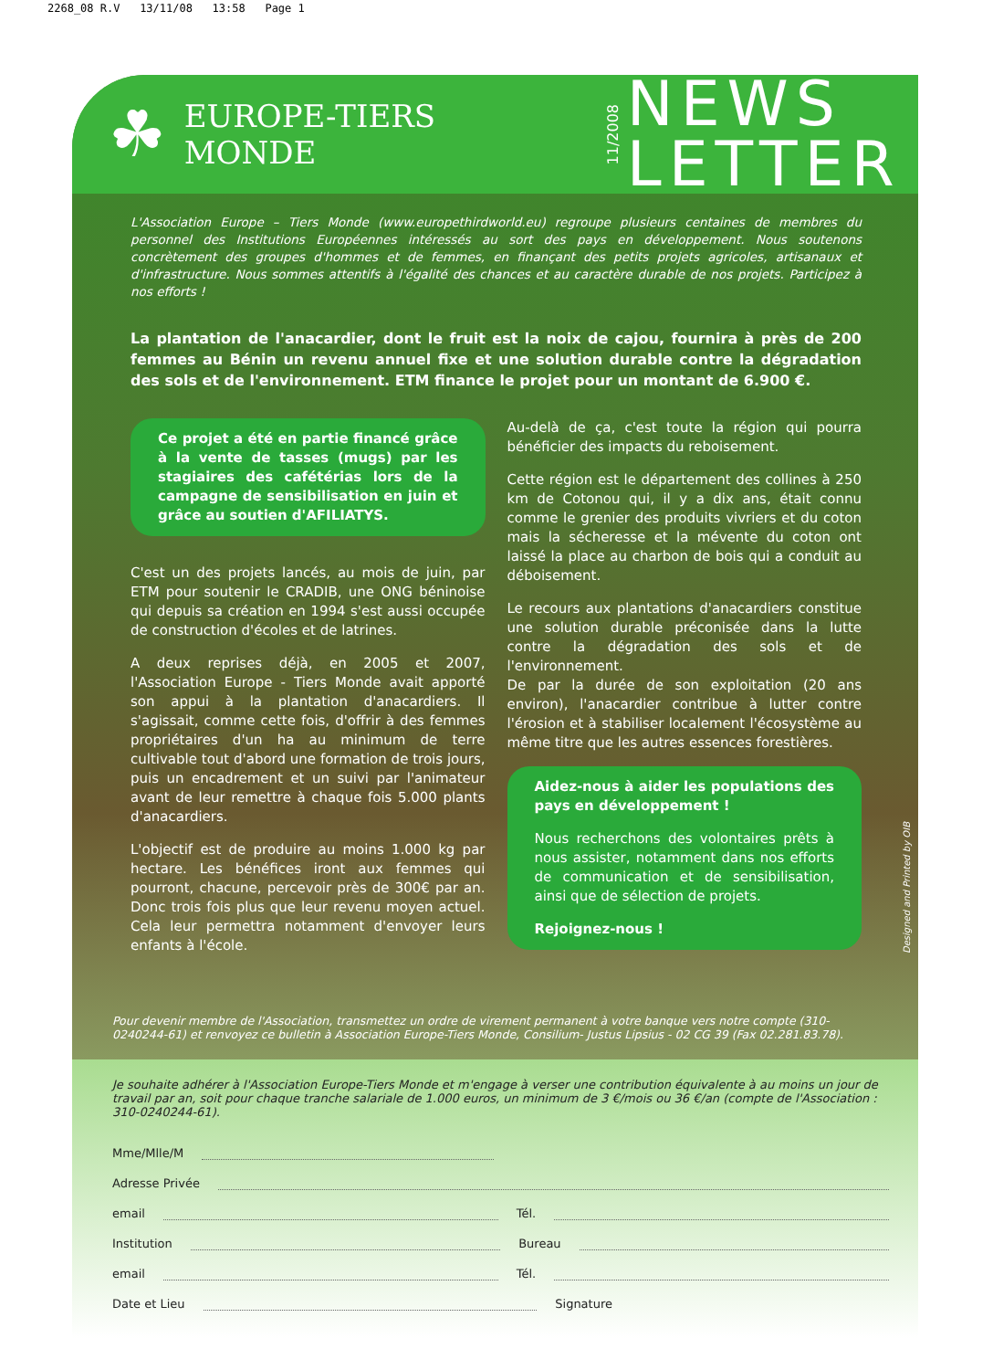2268_08 R.V 13/11/08 13:58 Page 1
☘
EUROPE-TIERS MONDE
11/2008
NEWS
LETTER
L'Association Europe – Tiers Monde (www.europethirdworld.eu) regroupe plusieurs centaines de membres du personnel des Institutions Européennes intéressés au sort des pays en développement. Nous soutenons concrètement des groupes d'hommes et de femmes, en finançant des petits projets agricoles, artisanaux et d'infrastructure. Nous sommes attentifs à l'égalité des chances et au caractère durable de nos projets. Participez à nos efforts !
La plantation de l'anacardier, dont le fruit est la noix de cajou, fournira à près de 200 femmes au Bénin un revenu annuel fixe et une solution durable contre la dégradation des sols et de l'environnement. ETM finance le projet pour un montant de 6.900 €.
Ce projet a été en partie financé grâce à la vente de tasses (mugs) par les stagiaires des cafétérias lors de la campagne de sensibilisation en juin et grâce au soutien d'AFILIATYS.
C'est un des projets lancés, au mois de juin, par ETM pour soutenir le CRADIB, une ONG béninoise qui depuis sa création en 1994 s'est aussi occupée de construction d'écoles et de latrines.
A deux reprises déjà, en 2005 et 2007, l'Association Europe - Tiers Monde avait apporté son appui à la plantation d'anacardiers. Il s'agissait, comme cette fois, d'offrir à des femmes propriétaires d'un ha au minimum de terre cultivable tout d'abord une formation de trois jours, puis un encadrement et un suivi par l'animateur avant de leur remettre à chaque fois 5.000 plants d'anacardiers.
L'objectif est de produire au moins 1.000 kg par hectare. Les bénéfices iront aux femmes qui pourront, chacune, percevoir près de 300€ par an. Donc trois fois plus que leur revenu moyen actuel. Cela leur permettra notamment d'envoyer leurs enfants à l'école.
Au-delà de ça, c'est toute la région qui pourra bénéficier des impacts du reboisement.
Cette région est le département des collines à 250 km de Cotonou qui, il y a dix ans, était connu comme le grenier des produits vivriers et du coton mais la sécheresse et la mévente du coton ont laissé la place au charbon de bois qui a conduit au déboisement.
Le recours aux plantations d'anacardiers constitue une solution durable préconisée dans la lutte contre la dégradation des sols et de l'environnement.
De par la durée de son exploitation (20 ans environ), l'anacardier contribue à lutter contre l'érosion et à stabiliser localement l'écosystème au même titre que les autres essences forestières.
Aidez-nous à aider les populations des pays en développement !
Nous recherchons des volontaires prêts à nous assister, notamment dans nos efforts de communication et de sensibilisation, ainsi que de sélection de projets.
Rejoignez-nous !
Pour devenir membre de l'Association, transmettez un ordre de virement permanent à votre banque vers notre compte (310-0240244-61) et renvoyez ce bulletin à Association Europe-Tiers Monde, Consilium- Justus Lipsius - 02 CG 39 (Fax 02.281.83.78).
Je souhaite adhérer à l'Association Europe-Tiers Monde et m'engage à verser une contribution équivalente à au moins un jour de travail par an, soit pour chaque tranche salariale de 1.000 euros, un minimum de 3 €/mois ou 36 €/an (compte de l'Association : 310-0240244-61).
Mme/Mlle/M
Adresse Privée
email Tél.
Institution Bureau
email Tél.
Date et Lieu Signature
Designed and Printed by OIB